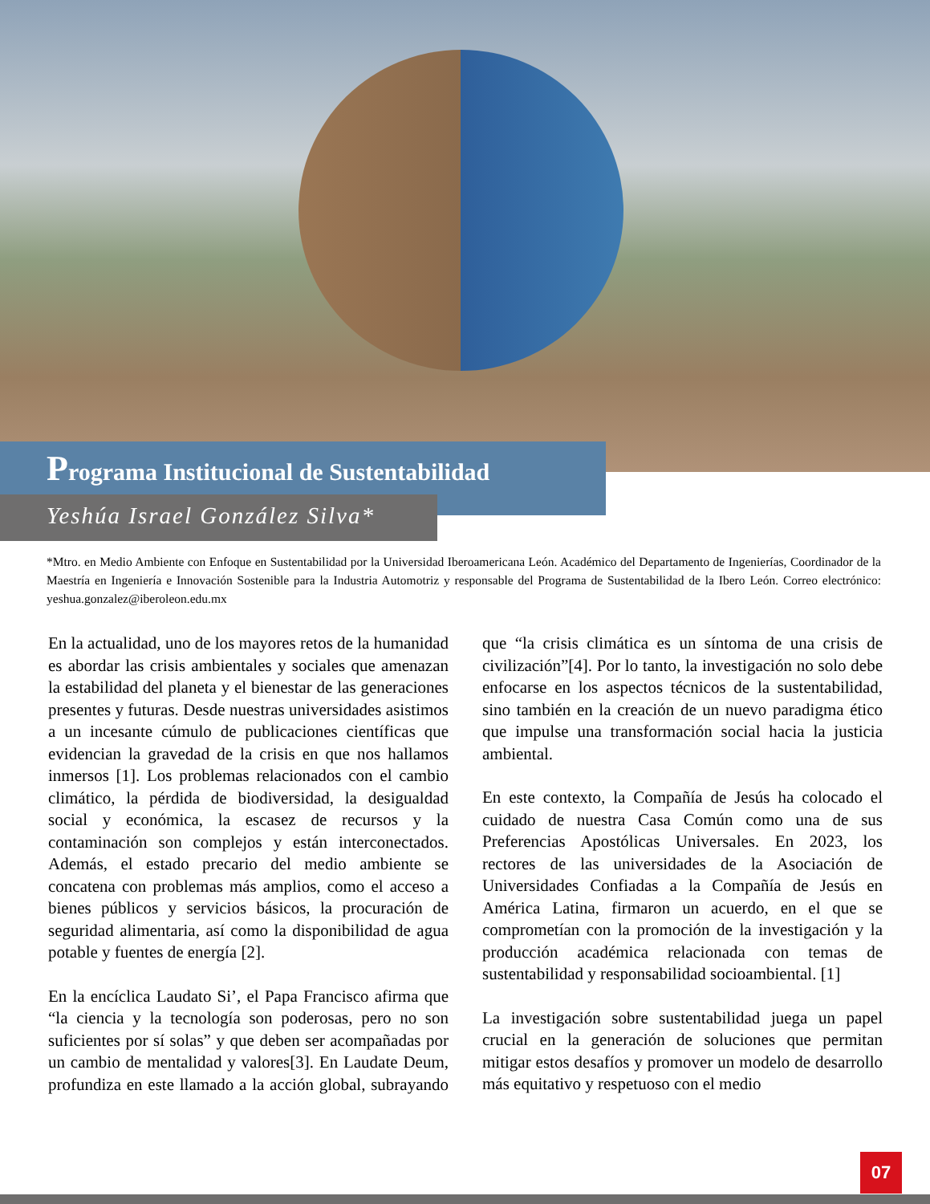Programa Institucional de Sustentabilidad
Yeshúa Israel González Silva*
*Mtro. en Medio Ambiente con Enfoque en Sustentabilidad por la Universidad Iberoamericana León. Académico del Departamento de Ingenierías, Coordinador de la Maestría en Ingeniería e Innovación Sostenible para la Industria Automotriz y responsable del Programa de Sustentabilidad de la Ibero León. Correo electrónico: yeshua.gonzalez@iberoleon.edu.mx
En la actualidad, uno de los mayores retos de la humanidad es abordar las crisis ambientales y sociales que amenazan la estabilidad del planeta y el bienestar de las generaciones presentes y futuras. Desde nuestras universidades asistimos a un incesante cúmulo de publicaciones científicas que evidencian la gravedad de la crisis en que nos hallamos inmersos [1]. Los problemas relacionados con el cambio climático, la pérdida de biodiversidad, la desigualdad social y económica, la escasez de recursos y la contaminación son complejos y están interconectados. Además, el estado precario del medio ambiente se concatena con problemas más amplios, como el acceso a bienes públicos y servicios básicos, la procuración de seguridad alimentaria, así como la disponibilidad de agua potable y fuentes de energía [2].
En la encíclica Laudato Si’, el Papa Francisco afirma que “la ciencia y la tecnología son poderosas, pero no son suficientes por sí solas” y que deben ser acompañadas por un cambio de mentalidad y valores[3]. En Laudate Deum, profundiza en este llamado a la acción global, subrayando que “la crisis climática es un síntoma de una crisis de civilización”[4]. Por lo tanto, la investigación no solo debe enfocarse en los aspectos técnicos de la sustentabilidad, sino también en la creación de un nuevo paradigma ético que impulse una transformación social hacia la justicia ambiental.
En este contexto, la Compañía de Jesús ha colocado el cuidado de nuestra Casa Común como una de sus Preferencias Apostólicas Universales. En 2023, los rectores de las universidades de la Asociación de Universidades Confiadas a la Compañía de Jesús en América Latina, firmaron un acuerdo, en el que se comprometían con la promoción de la investigación y la producción académica relacionada con temas de sustentabilidad y responsabilidad socioambiental. [1]
La investigación sobre sustentabilidad juega un papel crucial en la generación de soluciones que permitan mitigar estos desafíos y promover un modelo de desarrollo más equitativo y respetuoso con el medio
07